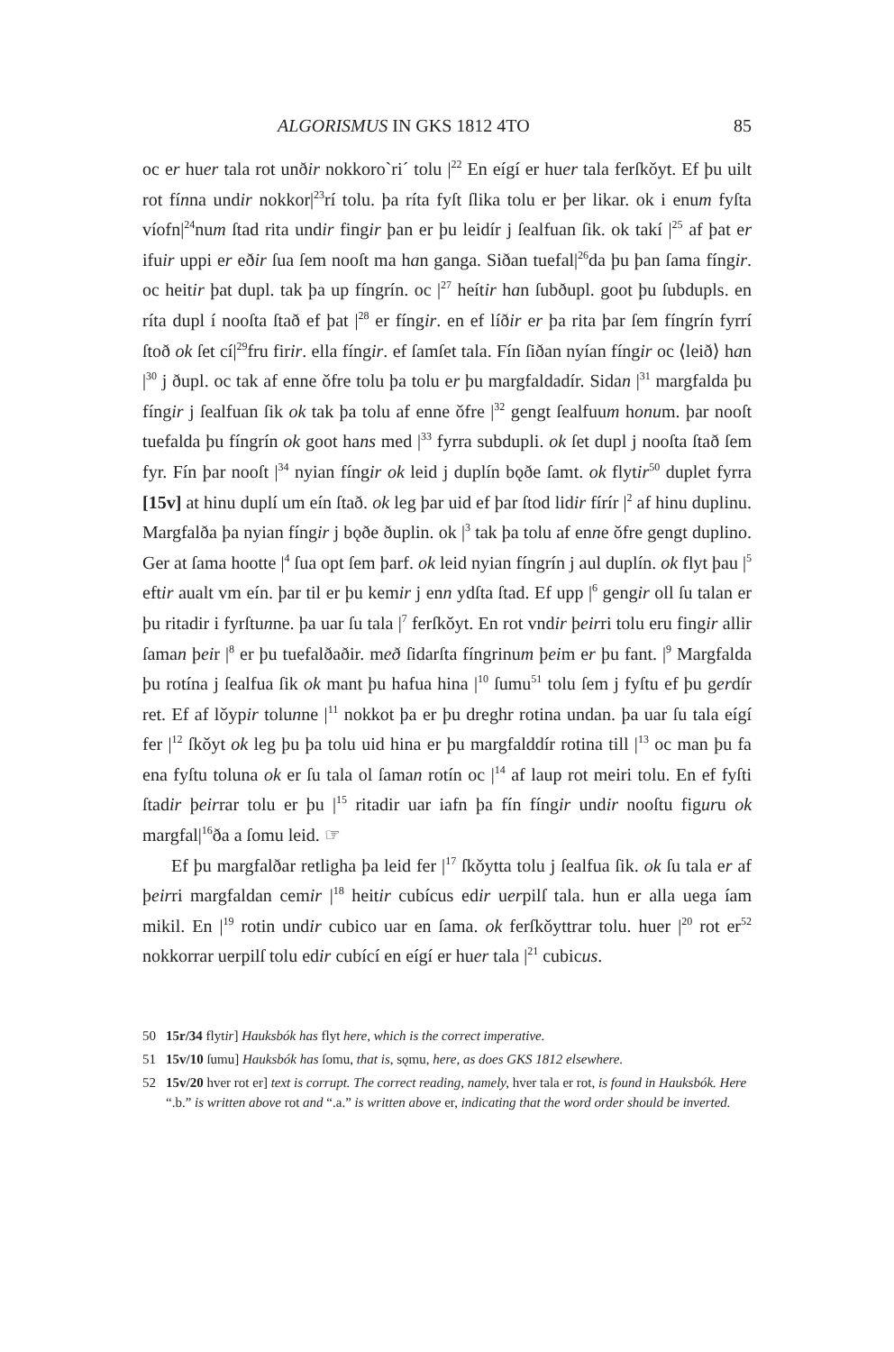ALGORISMUS IN GKS 1812 4TO 85
oc er huer tala rot unðir nokkoro`ri´ tolu |<sup>22</sup> En eígí er huer tala ferſkǒyt. Ef þu uilt rot fínna undir nokkor|<sup>23</sup>rí tolu. þa ríta fyſt ſlika tolu er þer likar. ok i enum fyſta víofn|<sup>24</sup>num ſtad rita undir fingir þan er þu leidír j ſealfuan ſik. ok takí |<sup>25</sup> af þat er ifuir uppi er eðir ſua ſem nooſt ma han ganga. Siðan tuefal|<sup>26</sup>da þu þan ſama fíngir. oc heitir þat dupl. tak þa up fíngrín. oc |<sup>27</sup> heítir han ſubðupl. goot þu ſubdupls. en ríta dupl í nooſta ſtað ef þat |<sup>28</sup> er fíngir. en ef líðir er þa rita þar ſem fíngrín fyrrí ſtoð ok ſet cí|<sup>29</sup>fru firir. ella fíngir. ef ſamſet tala. Fín ſiðan nyían fíngir oc ⟨leið⟩ han |<sup>30</sup> j ðupl. oc tak af enne ǒfre tolu þa tolu er þu margfaldadír. Sidan |<sup>31</sup> margfalda þu fíngir j ſealfuan ſik ok tak þa tolu af enne ǒfre |<sup>32</sup> gengt ſealfuum honum. þar nooſt tuefalda þu fíngrín ok goot hans med |<sup>33</sup> fyrra subdupli. ok ſet dupl j nooſta ſtað ſem fyr. Fín þar nooſt |<sup>34</sup> nyian fíngir ok leid j duplín bǫðe ſamt. ok flytir<sup>50</sup> duplet fyrra [15v] at hinu duplí um eín ſtað. ok leg þar uid ef þar ſtod lidir fírír |<sup>2</sup> af hinu duplinu. Margfalða þa nyian fíngir j bǫðe ðuplin. ok |<sup>3</sup> tak þa tolu af enne ǒfre gengt duplino. Ger at ſama hootte |<sup>4</sup> ſua opt ſem þarf. ok leid nyian fíngrín j aul duplín. ok flyt þau |<sup>5</sup> eftir aualt vm eín. þar til er þu kemir j enn ydſta ſtad. Ef upp |<sup>6</sup> gengir oll ſu talan er þu ritadir i fyrſtunne. þa uar ſu tala |<sup>7</sup> ferſkǒyt. En rot vndir þeirri tolu eru fingir allir ſaman þeir |<sup>8</sup> er þu tuefalðaðir. með ſidarſta fíngrinum þeim er þu fant. |<sup>9</sup> Margfalda þu rotína j ſealfua ſik ok mant þu hafua hina |<sup>10</sup> ſumu<sup>51</sup> tolu ſem j fyſtu ef þu gerdír ret. Ef af lǒypir tolunne |<sup>11</sup> nokkot þa er þu dreghr rotina undan. þa uar ſu tala eígí fer |<sup>12</sup> ſkǒyt ok leg þu þa tolu uid hina er þu margfalddír rotina till |<sup>13</sup> oc man þu fa ena fyſtu toluna ok er ſu tala ol ſaman rotín oc |<sup>14</sup> af laup rot meiri tolu. En ef fyſti ſtadir þeirrar tolu er þu |<sup>15</sup> ritadir uar iafn þa fín fíngir undir nooſtu figuru ok margfal|<sup>16</sup>ða a ſomu leid. ☞
Ef þu margfalðar retligha þa leid fer |<sup>17</sup> ſkǒytta tolu j ſealfua ſik. ok ſu tala er af þeirri margfaldan cemir |<sup>18</sup> heitir cubícus edir uerpilſ tala. hun er alla uega íam mikil. En |<sup>19</sup> rotin undir cubico uar en ſama. ok ferſkǒyttrar tolu. huer |<sup>20</sup> rot er<sup>52</sup> nokkorrar uerpilſ tolu edir cubící en eígí er huer tala |<sup>21</sup> cubicus.
50 15r/34 flytir] Hauksbók has flyt here, which is the correct imperative.
51 15v/10 ſumu] Hauksbók has ſomu, that is, sǫmu, here, as does GKS 1812 elsewhere.
52 15v/20 hver rot er] text is corrupt. The correct reading, namely, hver tala er rot, is found in Hauksbók. Here “.b.” is written above rot and “.a.” is written above er, indicating that the word order should be inverted.